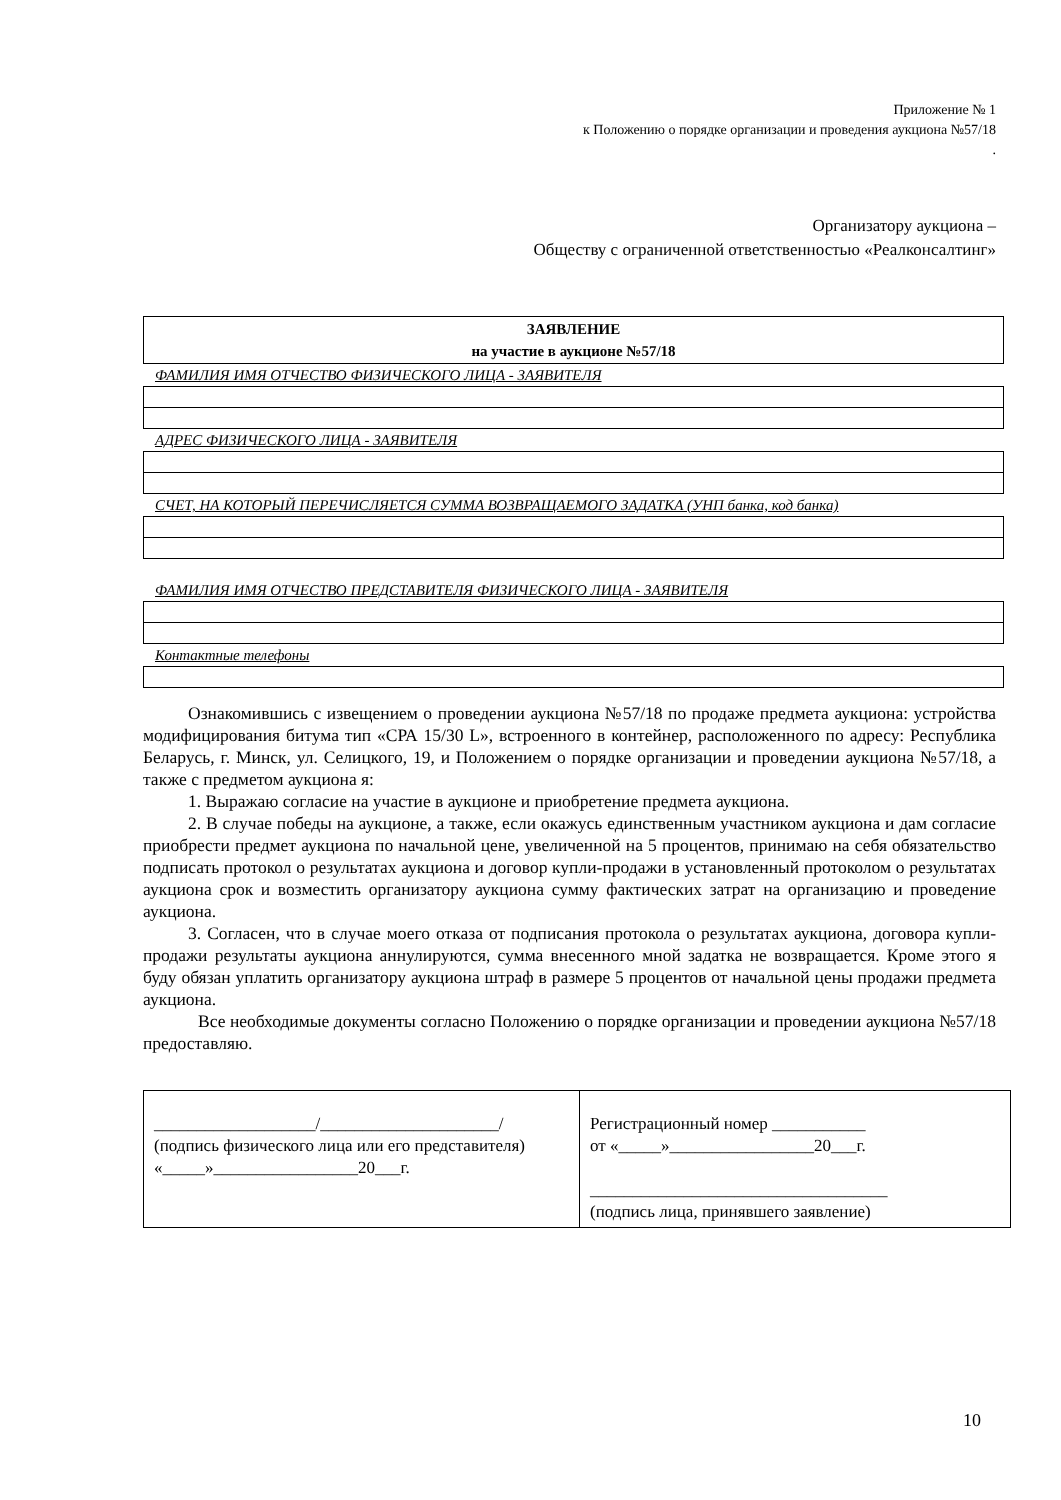Приложение № 1
к Положению о порядке организации и проведения аукциона №57/18
.
Организатору аукциона –
Обществу с ограниченной ответственностью «Реалконсалтинг»
| ЗАЯВЛЕНИЕ на участие в аукционе №57/18 |
ФАМИЛИЯ ИМЯ ОТЧЕСТВО ФИЗИЧЕСКОГО ЛИЦА - ЗАЯВИТЕЛЯ
АДРЕС ФИЗИЧЕСКОГО ЛИЦА - ЗАЯВИТЕЛЯ
СЧЕТ, НА КОТОРЫЙ ПЕРЕЧИСЛЯЕТСЯ СУММА ВОЗВРАЩАЕМОГО ЗАДАТКА (УНП банка, код банка)
ФАМИЛИЯ ИМЯ ОТЧЕСТВО ПРЕДСТАВИТЕЛЯ ФИЗИЧЕСКОГО ЛИЦА - ЗАЯВИТЕЛЯ
Контактные телефоны
Ознакомившись с извещением о проведении аукциона №57/18 по продаже предмета аукциона: устройства модифицирования битума тип «СРА 15/30 L», встроенного в контейнер, расположенного по адресу: Республика Беларусь, г. Минск, ул. Селицкого, 19, и Положением о порядке организации и проведении аукциона №57/18, а также с предметом аукциона я:
1. Выражаю согласие на участие в аукционе и приобретение предмета аукциона.
2. В случае победы на аукционе, а также, если окажусь единственным участником аукциона и дам согласие приобрести предмет аукциона по начальной цене, увеличенной на 5 процентов, принимаю на себя обязательство подписать протокол о результатах аукциона и договор купли-продажи в установленный протоколом о результатах аукциона срок и возместить организатору аукциона сумму фактических затрат на организацию и проведение аукциона.
3. Согласен, что в случае моего отказа от подписания протокола о результатах аукциона, договора купли-продажи результаты аукциона аннулируются, сумма внесенного мной задатка не возвращается. Кроме этого я буду обязан уплатить организатору аукциона штраф в размере 5 процентов от начальной цены продажи предмета аукциона.
Все необходимые документы согласно Положению о порядке организации и проведении аукциона №57/18 предоставляю.
| ___________________/_____________________/ (подпись физического лица или его представителя) «_____»_________________20___г. | Регистрационный номер ___________ от «_____»_________________20___г. ___________________________________ (подпись лица, принявшего заявление) |
10